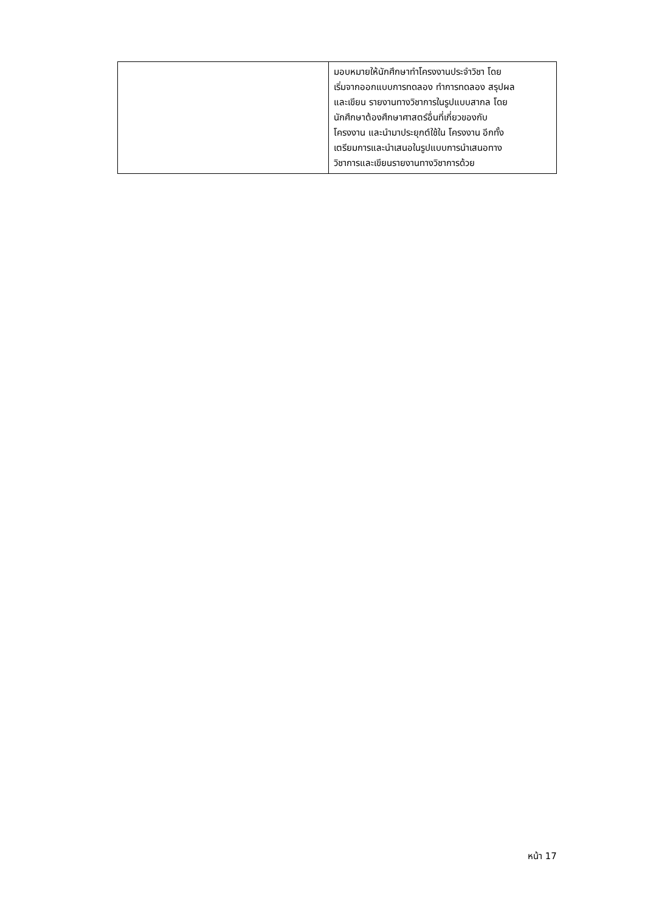| | มอบหมายให้นักศึกษาทำโครงงานประจำวิชา โดย เริ่มจากออกแบบการทดลอง ทำการทดลอง สรุปผล และเขียน รายงานทางวิชาการในรูปแบบสากล โดย นักศึกษาต้องศึกษาศาสตร์อื่นที่เกี่ยวของกับ โครงงาน และนำมาประยุกต์ใช้ใน โครงงาน อีกทั้ง เตรียมการและนำเสนอในรูปแบบการนำเสนอทาง วิชาการและเขียนรายงานทางวิชาการด้วย |
หน้า 17